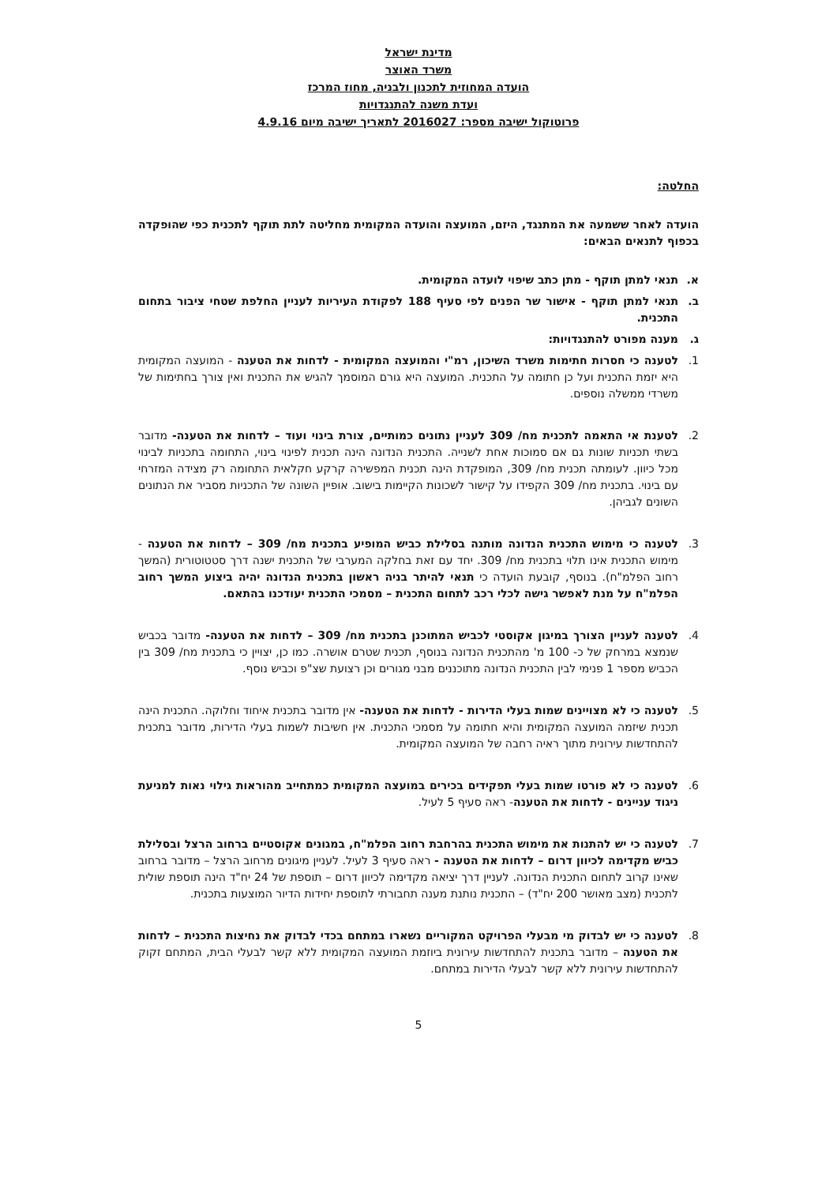מדינת ישראל
משרד האוצר
הועדה המחוזית לתכנון ולבניה, מחוז המרכז
ועדת משנה להתנגדויות
פרוטוקול ישיבה מספר: 2016027 לתאריך ישיבה מיום 4.9.16
החלטה:
הועדה לאחר ששמעה את המתנגד, היזם, המועצה והועדה המקומית מחליטה לתת תוקף לתכנית כפי שהופקדה בכפוף לתנאים הבאים:
א. תנאי למתן תוקף - מתן כתב שיפוי לועדה המקומית.
ב. תנאי למתן תוקף - אישור שר הפנים לפי סעיף 188 לפקודת העיריות לעניין החלפת שטחי ציבור בתחום התכנית.
ג. מענה מפורט להתנגדויות:
1. לטענה כי חסרות חתימות משרד השיכון, רמ"י והמועצה המקומית - לדחות את הטענה - המועצה המקומית היא יזמת התכנית ועל כן חתומה על התכנית. המועצה היא גורם המוסמך להגיש את התכנית ואין צורך בחתימות של משרדי ממשלה נוספים.
2. לטענת אי התאמה לתכנית מח/ 309 לעניין נתונים כמותיים, צורת בינוי ועוד – לדחות את הטענה- מדובר בשתי תכניות שונות גם אם סמוכות אחת לשנייה. התכנית הנדונה הינה תכנית לפינוי בינוי, התחומה בתכניות לבינוי מכל כיוון. לעומתה תכנית מח/ 309, המופקדת הינה תכנית המפשירה קרקע חקלאית התחומה רק מצידה המזרחי עם בינוי. בתכנית מח/ 309 הקפידו על קישור לשכונות הקיימות בישוב. אופיין השונה של התכניות מסביר את הנתונים השונים לגביהן.
3. לטענה כי מימוש התכנית הנדונה מותנה בסלילת כביש המופיע בתכנית מח/ 309 – לדחות את הטענה - מימוש התכנית אינו תלוי בתכנית מח/ 309. יחד עם זאת בחלקה המערבי של התכנית ישנה דרך סטטוטורית (המשך רחוב הפלמ"ח). בנוסף, קובעת הועדה כי תנאי להיתר בניה ראשון בתכנית הנדונה יהיה ביצוע המשך רחוב הפלמ"ח על מנת לאפשר גישה לכלי רכב לתחום התכנית – מסמכי התכנית יעודכנו בהתאם.
4. לטענה לעניין הצורך במיגון אקוסטי לכביש המתוכנן בתכנית מח/ 309 – לדחות את הטענה- מדובר בכביש שנמצא במרחק של כ- 100 מ' מהתכנית הנדונה בנוסף, תכנית שטרם אושרה. כמו כן, יצויין כי בתכנית מח/ 309 בין הכביש מספר 1 פנימי לבין התכנית הנדונה מתוכננים מבני מגורים וכן רצועת שצ"פ וכביש נוסף.
5. לטענה כי לא מצויינים שמות בעלי הדירות - לדחות את הטענה- אין מדובר בתכנית איחוד וחלוקה. התכנית הינה תכנית שיזמה המועצה המקומית והיא חתומה על מסמכי התכנית. אין חשיבות לשמות בעלי הדירות, מדובר בתכנית להתחדשות עירונית מתוך ראיה רחבה של המועצה המקומית.
6. לטענה כי לא פורטו שמות בעלי תפקידים בכירים במועצה המקומית כמתחייב מהוראות גילוי נאות למניעת ניגוד עניינים - לדחות את הטענה- ראה סעיף 5 לעיל.
7. לטענה כי יש להתנות את מימוש התכנית בהרחבת רחוב הפלמ"ח, במגונים אקוסטיים ברחוב הרצל ובסלילת כביש מקדימה לכיוון דרום – לדחות את הטענה - ראה סעיף 3 לעיל. לעניין מיגונים מרחוב הרצל – מדובר ברחוב שאינו קרוב לתחום התכנית הנדונה. לעניין דרך יציאה מקדימה לכיוון דרום – תוספת של 24 יח"ד הינה תוספת שולית לתכנית (מצב מאושר 200 יח"ד) – התכנית נותנת מענה תחבורתי לתוספת יחידות הדיור המוצעות בתכנית.
8. לטענה כי יש לבדוק מי מבעלי הפרויקט המקוריים נשארו במתחם בכדי לבדוק את נחיצות התכנית – לדחות את הטענה – מדובר בתכנית להתחדשות עירונית ביוזמת המועצה המקומית ללא קשר לבעלי הבית, המתחם זקוק להתחדשות עירונית ללא קשר לבעלי הדירות במתחם.
5